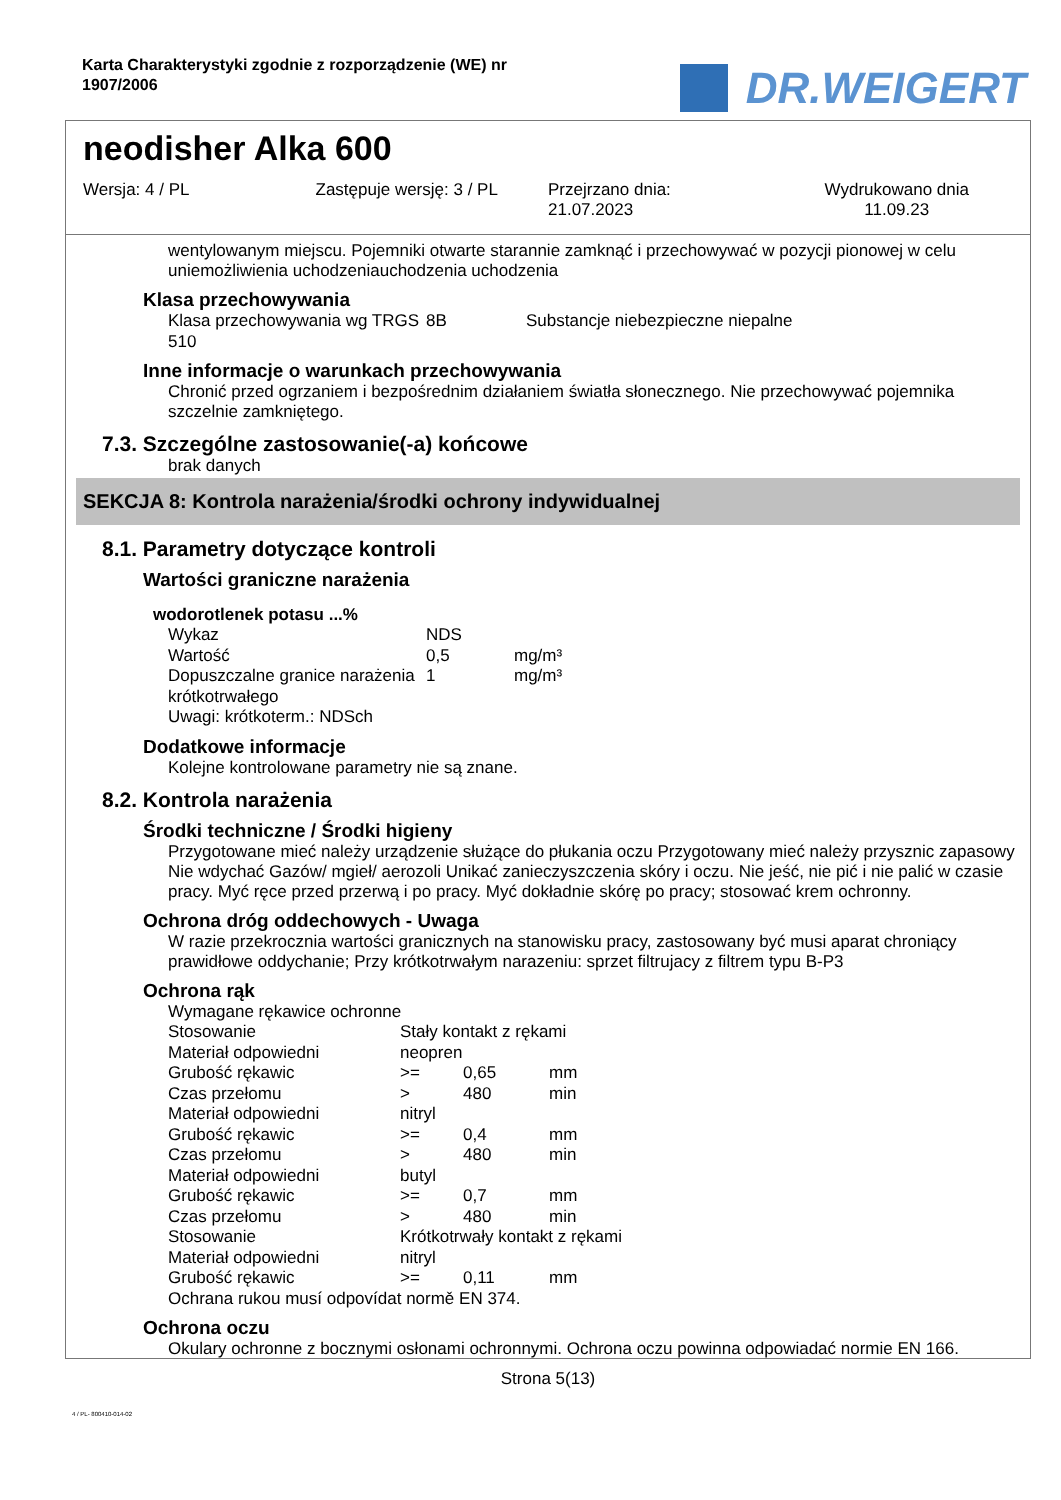Karta Charakterystyki zgodnie z rozporządzenie (WE) nr
1907/2006
DR.WEIGERT
neodisher Alka 600
Wersja: 4 / PL Zastępuje wersję: 3 / PL Przejrzano dnia:
21.07.2023
Wydrukowano dnia
11.09.23
wentylowanym miejscu. Pojemniki otwarte starannie zamknąć i przechowywać w pozycji pionowej w celu uniemożliwienia uchodzeniauchodzenia uchodzenia
Klasa przechowywania
| Klasa przechowywania wg TRGS 510 | 8B | Substancje niebezpieczne niepalne |
Inne informacje o warunkach przechowywania
Chronić przed ogrzaniem i bezpośrednim działaniem światła słonecznego. Nie przechowywać pojemnika szczelnie zamkniętego.
7.3. Szczególne zastosowanie(-a) końcowe
brak danych
SEKCJA 8: Kontrola narażenia/środki ochrony indywidualnej
8.1. Parametry dotyczące kontroli
Wartości graniczne narażenia
wodorotlenek potasu ...%
| Wykaz | NDS | |
| Wartość | 0,5 | mg/m³ |
| Dopuszczalne granice narażenia krótkotrwałego | 1 | mg/m³ |
| Uwagi: krótkoterm.: NDSch | | |
Dodatkowe informacje
Kolejne kontrolowane parametry nie są znane.
8.2. Kontrola narażenia
Środki techniczne / Środki higieny
Przygotowane mieć należy urządzenie służące do płukania oczu Przygotowany mieć należy przysznic zapasowy Nie wdychać Gazów/ mgieł/ aerozoli Unikać zanieczyszczenia skóry i oczu. Nie jeść, nie pić i nie palić w czasie pracy. Myć ręce przed przerwą i po pracy. Myć dokładnie skórę po pracy; stosować krem ochronny.
Ochrona dróg oddechowych - Uwaga
W razie przekrocznia wartości granicznych na stanowisku pracy, zastosowany być musi aparat chroniący prawidłowe oddychanie; Przy krótkotrwałym narazeniu: sprzet filtrujacy z filtrem typu B-P3
Ochrona rąk
| Wymagane rękawice ochronne | | | |
| Stosowanie | Stały kontakt z rękami | | |
| Materiał odpowiedni | neopren | | |
| Grubość rękawic | >= | 0,65 | mm |
| Czas przełomu | > | 480 | min |
| Materiał odpowiedni | nitryl | | |
| Grubość rękawic | >= | 0,4 | mm |
| Czas przełomu | > | 480 | min |
| Materiał odpowiedni | butyl | | |
| Grubość rękawic | >= | 0,7 | mm |
| Czas przełomu | > | 480 | min |
| Stosowanie | Krótkotrwały kontakt z rękami | | |
| Materiał odpowiedni | nitryl | | |
| Grubość rękawic | >= | 0,11 | mm |
| Ochrana rukou musí odpovídat normě EN 374. | | | |
Ochrona oczu
Okulary ochronne z bocznymi osłonami ochronnymi. Ochrona oczu powinna odpowiadać normie EN 166.
Strona 5(13)
4 / PL- 800410-014-02